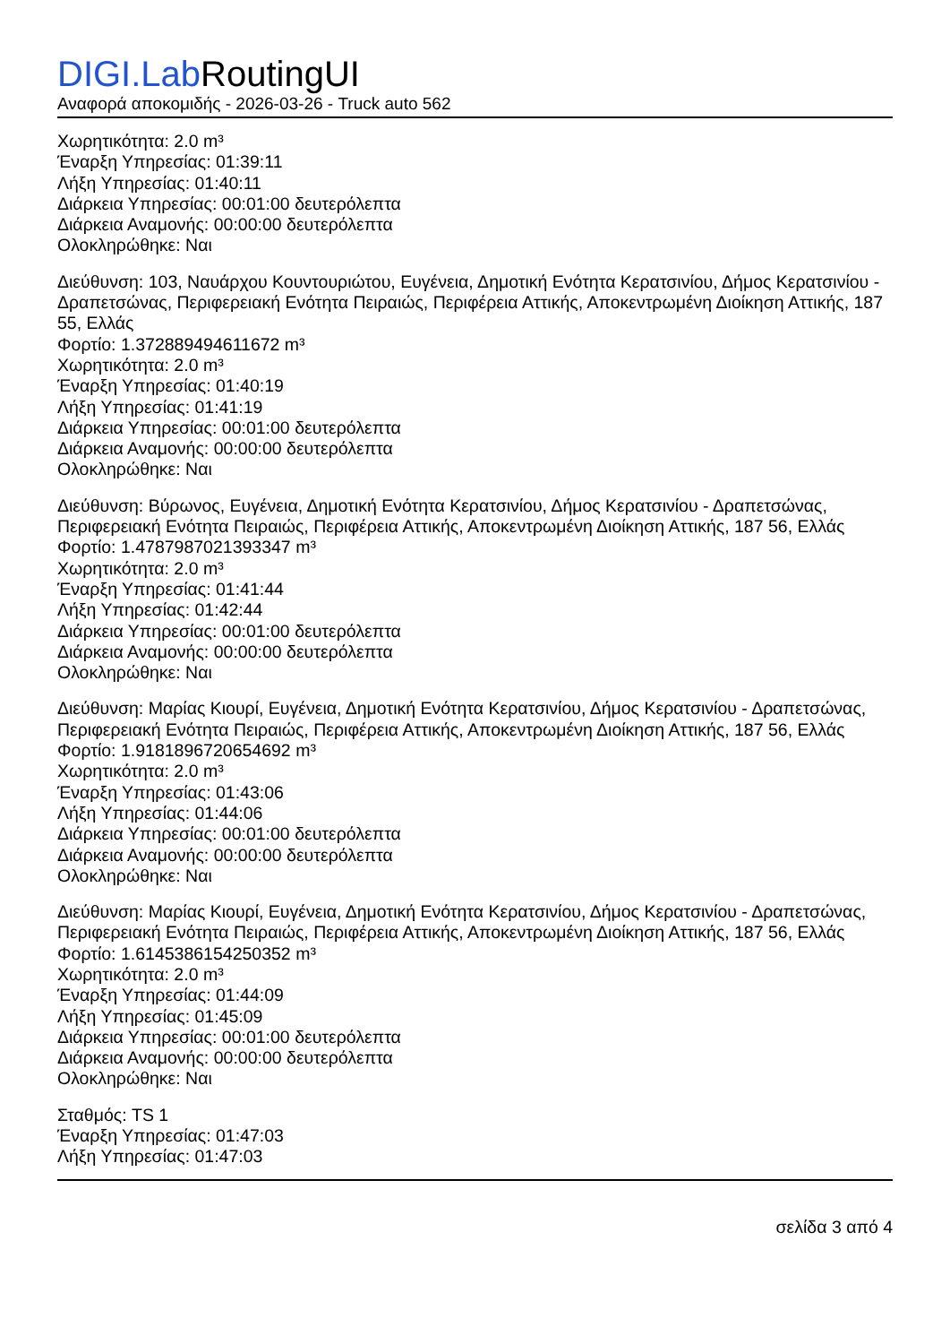DIGI.Lab RoutingUI
Αναφορά αποκομιδής - 2026-03-26 - Truck auto 562
Χωρητικότητα: 2.0 m³
Έναρξη Υπηρεσίας: 01:39:11
Λήξη Υπηρεσίας: 01:40:11
Διάρκεια Υπηρεσίας: 00:01:00 δευτερόλεπτα
Διάρκεια Αναμονής: 00:00:00 δευτερόλεπτα
Ολοκληρώθηκε: Ναι
Διεύθυνση: 103, Ναυάρχου Κουντουριώτου, Ευγένεια, Δημοτική Ενότητα Κερατσινίου, Δήμος Κερατσινίου - Δραπετσώνας, Περιφερειακή Ενότητα Πειραιώς, Περιφέρεια Αττικής, Αποκεντρωμένη Διοίκηση Αττικής, 187 55, Ελλάς
Φορτίο: 1.372889494611672 m³
Χωρητικότητα: 2.0 m³
Έναρξη Υπηρεσίας: 01:40:19
Λήξη Υπηρεσίας: 01:41:19
Διάρκεια Υπηρεσίας: 00:01:00 δευτερόλεπτα
Διάρκεια Αναμονής: 00:00:00 δευτερόλεπτα
Ολοκληρώθηκε: Ναι
Διεύθυνση: Βύρωνος, Ευγένεια, Δημοτική Ενότητα Κερατσινίου, Δήμος Κερατσινίου - Δραπετσώνας, Περιφερειακή Ενότητα Πειραιώς, Περιφέρεια Αττικής, Αποκεντρωμένη Διοίκηση Αττικής, 187 56, Ελλάς
Φορτίο: 1.4787987021393347 m³
Χωρητικότητα: 2.0 m³
Έναρξη Υπηρεσίας: 01:41:44
Λήξη Υπηρεσίας: 01:42:44
Διάρκεια Υπηρεσίας: 00:01:00 δευτερόλεπτα
Διάρκεια Αναμονής: 00:00:00 δευτερόλεπτα
Ολοκληρώθηκε: Ναι
Διεύθυνση: Μαρίας Κιουρί, Ευγένεια, Δημοτική Ενότητα Κερατσινίου, Δήμος Κερατσινίου - Δραπετσώνας, Περιφερειακή Ενότητα Πειραιώς, Περιφέρεια Αττικής, Αποκεντρωμένη Διοίκηση Αττικής, 187 56, Ελλάς
Φορτίο: 1.9181896720654692 m³
Χωρητικότητα: 2.0 m³
Έναρξη Υπηρεσίας: 01:43:06
Λήξη Υπηρεσίας: 01:44:06
Διάρκεια Υπηρεσίας: 00:01:00 δευτερόλεπτα
Διάρκεια Αναμονής: 00:00:00 δευτερόλεπτα
Ολοκληρώθηκε: Ναι
Διεύθυνση: Μαρίας Κιουρί, Ευγένεια, Δημοτική Ενότητα Κερατσινίου, Δήμος Κερατσινίου - Δραπετσώνας, Περιφερειακή Ενότητα Πειραιώς, Περιφέρεια Αττικής, Αποκεντρωμένη Διοίκηση Αττικής, 187 56, Ελλάς
Φορτίο: 1.6145386154250352 m³
Χωρητικότητα: 2.0 m³
Έναρξη Υπηρεσίας: 01:44:09
Λήξη Υπηρεσίας: 01:45:09
Διάρκεια Υπηρεσίας: 00:01:00 δευτερόλεπτα
Διάρκεια Αναμονής: 00:00:00 δευτερόλεπτα
Ολοκληρώθηκε: Ναι
Σταθμός: TS 1
Έναρξη Υπηρεσίας: 01:47:03
Λήξη Υπηρεσίας: 01:47:03
σελίδα 3 από 4